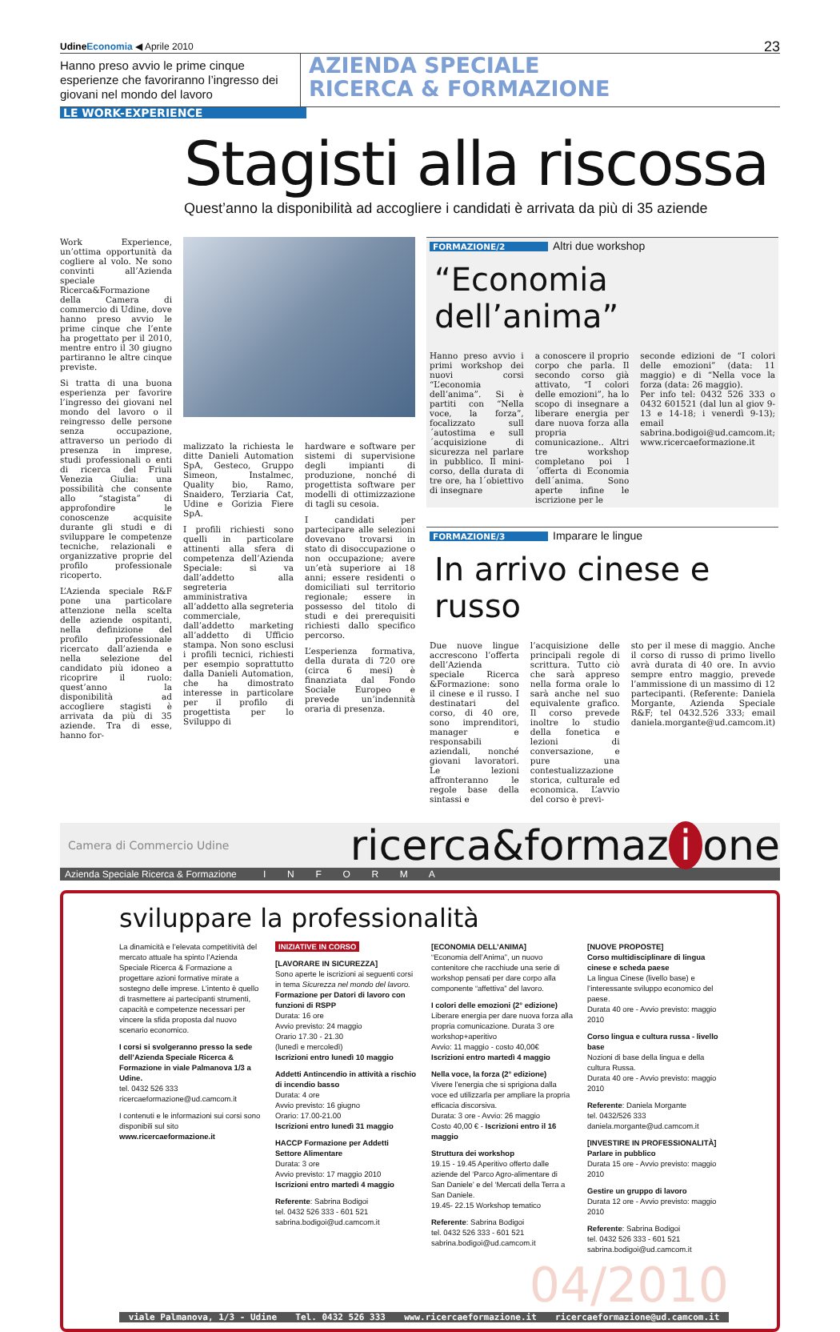Udine Economia ◀ Aprile 2010
23
Hanno preso avvio le prime cinque esperienze che favoriranno l’ingresso dei giovani nel mondo del lavoro
AZIENDA SPECIALE
RICERCA & FORMAZIONE
LE WORK-EXPERIENCE
Stagisti alla riscossa
Quest’anno la disponibilità ad accogliere i candidati è arrivata da più di 35 aziende
Work Experience, un’ottima opportunità da cogliere al volo. Ne sono convinti all’Azienda speciale Ricerca&Formazione della Camera di commercio di Udine, dove hanno preso avvio le prime cinque che l’ente ha progettato per il 2010, mentre entro il 30 giugno partiranno le altre cinque previste.
Si tratta di una buona esperienza per favorire l’ingresso dei giovani nel mondo del lavoro o il reingresso delle persone senza occupazione, attraverso un periodo di presenza in imprese, studi professionali o enti di ricerca del Friuli Venezia Giulia: una possibilità che consente allo “stagista” di approfondire le conoscenze acquisite durante gli studi e di sviluppare le competenze tecniche, relazionali e organizzative proprie del profilo professionale ricoperto.
L’Azienda speciale R&F pone una particolare attenzione nella scelta delle aziende ospitanti, nella definizione del profilo professionale ricercato dall’azienda e nella selezione del candidato più idoneo a ricoprire il ruolo: quest’anno la disponibilità ad accogliere stagisti è arrivata da più di 35 aziende. Tra di esse, hanno for-
malizzato la richiesta le ditte Danieli Automation SpA, Gesteco, Gruppo Simeon, Instalmec, Quality bio, Ramo, Snaidero, Terziaria Cat, Udine e Gorizia Fiere SpA.
I profili richiesti sono quelli in particolare attinenti alla sfera di competenza dell’Azienda Speciale: si va dall’addetto alla segreteria amministrativa all’addetto alla segreteria commerciale, dall’addetto marketing all’addetto di Ufficio stampa. Non sono esclusi i profili tecnici, richiesti per esempio soprattutto dalla Danieli Automation, che ha dimostrato interesse in particolare per il profilo di progettista per lo Sviluppo di
hardware e software per sistemi di supervisione degli impianti di produzione, nonché di progettista software per modelli di ottimizzazione di tagli su cesoia.
I candidati per partecipare alle selezioni dovevano trovarsi in stato di disoccupazione o non occupazione; avere un’età superiore ai 18 anni; essere residenti o domiciliati sul territorio regionale; essere in possesso del titolo di studi e dei prerequisiti richiesti dallo specifico percorso.
L’esperienza formativa, della durata di 720 ore (circa 6 mesi) è finanziata dal Fondo Sociale Europeo e prevede un’indennità oraria di presenza.
FORMAZIONE/2 Altri due workshop
“Economia dell’anima”
Hanno preso avvio i primi workshop dei nuovi corsi “L’economia dell’anima”. Si è partiti con “Nella voce, la forza”, focalizzato sull´autostima e sull´acquisizione di sicurezza nel parlare in pubblico. Il mini-corso, della durata di tre ore, ha l´obiettivo di insegnare
a conoscere il proprio corpo che parla. Il secondo corso già attivato, “I colori delle emozioni”, ha lo scopo di insegnare a liberare energia per dare nuova forza alla propria comunicazione.. Altri tre workshop completano poi l´offerta di Economia dell´anima. Sono aperte infine le iscrizione per le
seconde edizioni de “I colori delle emozioni” (data: 11 maggio) e di “Nella voce la forza (data: 26 maggio).
Per info tel: 0432 526 333 o 0432 601521 (dal lun al giov 9-13 e 14-18; i venerdì 9-13); email sabrina.bodigoi@ud.camcom.it; www.ricercaeformazione.it
FORMAZIONE/3 Imparare le lingue
In arrivo cinese e russo
Due nuove lingue accrescono l’offerta dell’Azienda speciale Ricerca &Formazione: sono il cinese e il russo. I destinatari del corso, di 40 ore, sono imprenditori, manager e responsabili aziendali, nonché giovani lavoratori. Le lezioni affronteranno le regole base della sintassi e
l’acquisizione delle principali regole di scrittura. Tutto ciò che sarà appreso nella forma orale lo sarà anche nel suo equivalente grafico. Il corso prevede inoltre lo studio della fonetica e lezioni di conversazione, e pure una contestualizzazione storica, culturale ed economica. L’avvio del corso è previ-
sto per il mese di maggio. Anche il corso di russo di primo livello avrà durata di 40 ore. In avvio sempre entro maggio, prevede l’ammissione di un massimo di 12 partecipanti. (Referente: Daniela Morgante, Azienda Speciale R&F; tel 0432.526 333; email daniela.morgante@ud.camcom.it)
Camera di Commercio Udine ricerca&formaz i one
Azienda Speciale Ricerca & Formazione I N F O R M A
sviluppare la professionalità
La dinamicità e l’elevata competitività del mercato attuale ha spinto l’Azienda Speciale Ricerca & Formazione a progettare azioni formative mirate a sostegno delle imprese. L’intento è quello di trasmettere ai partecipanti strumenti, capacità e competenze necessari per vincere la sfida proposta dal nuovo scenario economico.
I corsi si svolgeranno presso la sede dell’Azienda Speciale Ricerca & Formazione in viale Palmanova 1/3 a Udine.
tel. 0432 526 333
ricercaeformazione@ud.camcom.it
I contenuti e le informazioni sui corsi sono disponibili sul sito www.ricercaeformazione.it
INIZIATIVE IN CORSO
[LAVORARE IN SICUREZZA]
Sono aperte le iscrizioni ai seguenti corsi in tema Sicurezza nel mondo del lavoro.
Formazione per Datori di lavoro con funzioni di RSPP
Durata: 16 ore
Avvio previsto: 24 maggio
Orario 17.30 - 21.30
(lunedì e mercoledì)
Iscrizioni entro lunedì 10 maggio
Addetti Antincendio in attività a rischio di incendio basso
Durata: 4 ore
Avvio previsto: 16 giugno
Orario: 17.00-21.00
Iscrizioni entro lunedì 31 maggio
HACCP Formazione per Addetti Settore Alimentare
Durata: 3 ore
Avvio previsto: 17 maggio 2010
Iscrizioni entro martedì 4 maggio
Referente: Sabrina Bodigoi
tel. 0432 526 333 - 601 521
sabrina.bodigoi@ud.camcom.it
[ECONOMIA DELL’ANIMA]
“Economia dell’Anima”, un nuovo contenitore che racchiude una serie di workshop pensati per dare corpo alla componente “affettiva” del lavoro.
I colori delle emozioni (2° edizione)
Liberare energia per dare nuova forza alla propria comunicazione. Durata 3 ore workshop+aperitivo
Avvio: 11 maggio - costo 40,00€
Iscrizioni entro martedì 4 maggio
Nella voce, la forza (2° edizione)
Vivere l’energia che si sprigiona dalla voce ed utilizzarla per ampliare la propria efficacia discorsiva.
Durata: 3 ore - Avvio: 26 maggio
Costo 40,00 € - Iscrizioni entro il 16 maggio
Struttura dei workshop
19.15 - 19.45 Aperitivo offerto dalle aziende del ‘Parco Agro-alimentare di San Daniele’ e del ‘Mercati della Terra a San Daniele.
19.45- 22.15 Workshop tematico
Referente: Sabrina Bodigoi
tel. 0432 526 333 - 601 521
sabrina.bodigoi@ud.camcom.it
[NUOVE PROPOSTE]
Corso multidisciplinare di lingua cinese e scheda paese
La lingua Cinese (livello base) e l’interessante sviluppo economico del paese.
Durata 40 ore - Avvio previsto: maggio 2010
Corso lingua e cultura russa - livello base
Nozioni di base della lingua e della cultura Russa.
Durata 40 ore - Avvio previsto: maggio 2010
Referente: Daniela Morgante
tel. 0432/526 333
daniela.morgante@ud.camcom.it
[INVESTIRE IN PROFESSIONALITÀ]
Parlare in pubblico
Durata 15 ore - Avvio previsto: maggio 2010
Gestire un gruppo di lavoro
Durata 12 ore - Avvio previsto: maggio 2010
Referente: Sabrina Bodigoi
tel. 0432 526 333 - 601 521
sabrina.bodigoi@ud.camcom.it
04/2010
viale Palmanova, 1/3 - Udine Tel. 0432 526 333 www.ricercaeformazione.it ricercaeformazione@ud.camcom.it